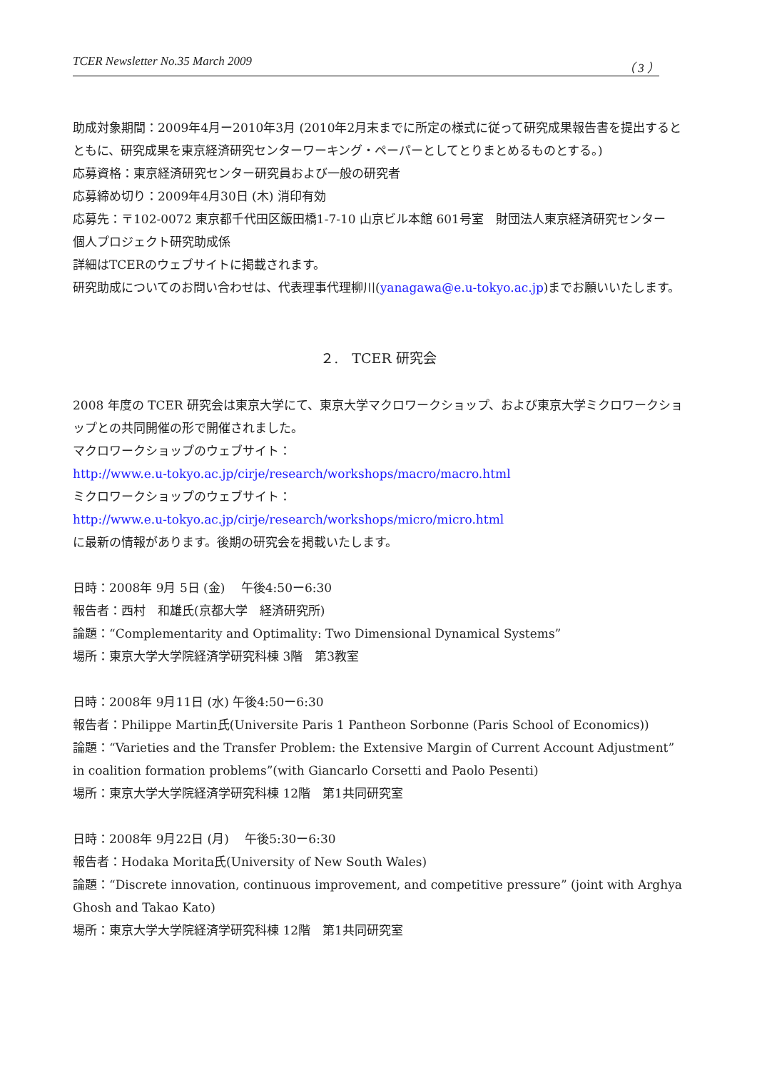TCER Newsletter No.35 March 2009 （ 3 ）
助成対象期間：2009年4月ー2010年3月 (2010年2月末までに所定の様式に従って研究成果報告書を提出するとともに、研究成果を東京経済研究センターワーキング・ペーパーとしてとりまとめるものとする。)
応募資格：東京経済研究センター研究員および一般の研究者
応募締め切り：2009年4月30日 (木) 消印有効
応募先：〒102-0072 東京都千代田区飯田橋1-7-10 山京ビル本館 601号室　財団法人東京経済研究センター　個人プロジェクト研究助成係
詳細はTCERのウェブサイトに掲載されます。
研究助成についてのお問い合わせは、代表理事代理柳川(yanagawa@e.u-tokyo.ac.jp)までお願いいたします。
２.　TCER 研究会
2008 年度の TCER 研究会は東京大学にて、東京大学マクロワークショップ、および東京大学ミクロワークショップとの共同開催の形で開催されました。
マクロワークショップのウェブサイト：
http://www.e.u-tokyo.ac.jp/cirje/research/workshops/macro/macro.html
ミクロワークショップのウェブサイト：
http://www.e.u-tokyo.ac.jp/cirje/research/workshops/micro/micro.html
に最新の情報があります。後期の研究会を掲載いたします。
日時：2008年 9月 5日 (金)　 午後4:50ー6:30
報告者：西村　和雄氏(京都大学　経済研究所)
論題：“Complementarity and Optimality: Two Dimensional Dynamical Systems”
場所：東京大学大学院経済学研究科棟 3階　第3教室
日時：2008年 9月11日 (水) 午後4:50ー6:30
報告者：Philippe Martin氏(Universite Paris 1 Pantheon Sorbonne (Paris School of Economics))
論題：“Varieties and the Transfer Problem: the Extensive Margin of Current Account Adjustment” in coalition formation problems”(with Giancarlo Corsetti and Paolo Pesenti)
場所：東京大学大学院経済学研究科棟 12階　第1共同研究室
日時：2008年 9月22日 (月)　 午後5:30ー6:30
報告者：Hodaka Morita氏(University of New South Wales)
論題：“Discrete innovation, continuous improvement, and competitive pressure” (joint with Arghya Ghosh and Takao Kato)
場所：東京大学大学院経済学研究科棟 12階　第1共同研究室